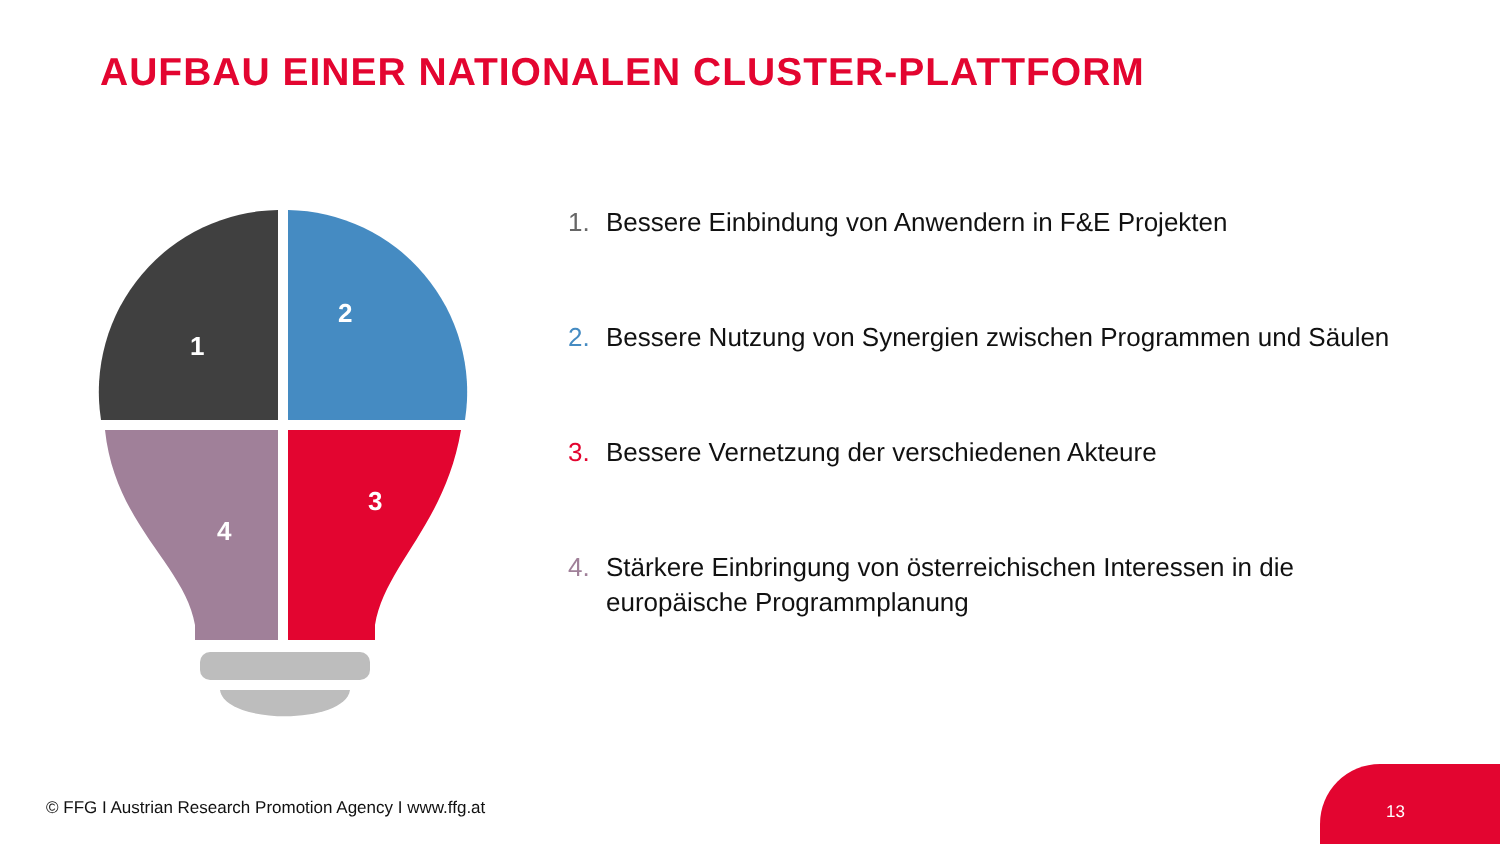AUFBAU EINER NATIONALEN CLUSTER-PLATTFORM
1
2
3
4
1. Bessere Einbindung von Anwendern in F&E Projekten
2. Bessere Nutzung von Synergien zwischen Programmen und Säulen
3. Bessere Vernetzung der verschiedenen Akteure
4. Stärkere Einbringung von österreichischen Interessen in die europäische Programmplanung
© FFG I Austrian Research Promotion Agency I www.ffg.at
13